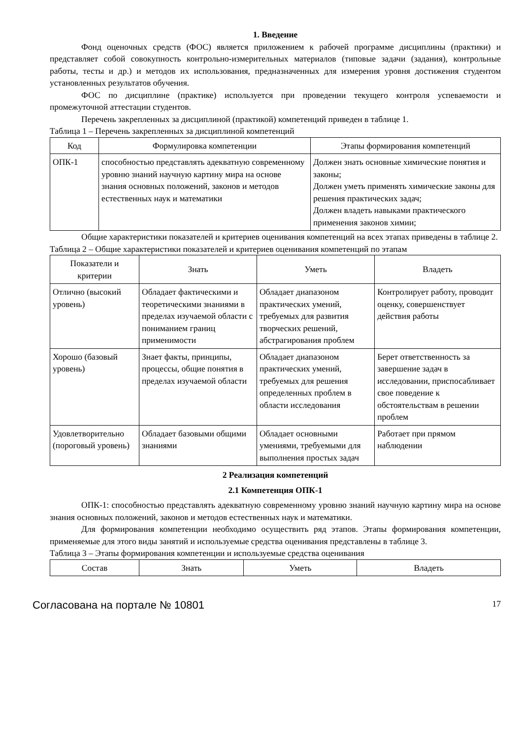1. Введение
Фонд оценочных средств (ФОС) является приложением к рабочей программе дисциплины (практики) и представляет собой совокупность контрольно-измерительных материалов (типовые задачи (задания), контрольные работы, тесты и др.) и методов их использования, предназначенных для измерения уровня достижения студентом установленных результатов обучения.
ФОС по дисциплине (практике) используется при проведении текущего контроля успеваемости и промежуточной аттестации студентов.
Перечень закрепленных за дисциплиной (практикой) компетенций приведен в таблице 1.
Таблица 1 – Перечень закрепленных за дисциплиной компетенций
| Код | Формулировка компетенции | Этапы формирования компетенций |
| --- | --- | --- |
| ОПК-1 | способностью представлять адекватную современному уровню знаний научную картину мира на основе знания основных положений, законов и методов естественных наук и математики | Должен знать основные химические понятия и законы; Должен уметь применять химические законы для решения практических задач; Должен владеть навыками практического применения законов химии; |
Общие характеристики показателей и критериев оценивания компетенций на всех этапах приведены в таблице 2.
Таблица 2 – Общие характеристики показателей и критериев оценивания компетенций по этапам
| Показатели и критерии | Знать | Уметь | Владеть |
| --- | --- | --- | --- |
| Отлично (высокий уровень) | Обладает фактическими и теоретическими знаниями в пределах изучаемой области с пониманием границ применимости | Обладает диапазоном практических умений, требуемых для развития творческих решений, абстрагирования проблем | Контролирует работу, проводит оценку, совершенствует действия работы |
| Хорошо (базовый уровень) | Знает факты, принципы, процессы, общие понятия в пределах изучаемой области | Обладает диапазоном практических умений, требуемых для решения определенных проблем в области исследования | Берет ответственность за завершение задач в исследовании, приспосабливает свое поведение к обстоятельствам в решении проблем |
| Удовлетворительно (пороговый уровень) | Обладает базовыми общими знаниями | Обладает основными умениями, требуемыми для выполнения простых задач | Работает при прямом наблюдении |
2 Реализация компетенций
2.1 Компетенция ОПК-1
ОПК-1: способностью представлять адекватную современному уровню знаний научную картину мира на основе знания основных положений, законов и методов естественных наук и математики.
Для формирования компетенции необходимо осуществить ряд этапов. Этапы формирования компетенции, применяемые для этого виды занятий и используемые средства оценивания представлены в таблице 3.
Таблица 3 – Этапы формирования компетенции и используемые средства оценивания
| Состав | Знать | Уметь | Владеть |
| --- | --- | --- | --- |
Согласована на портале № 10801 17